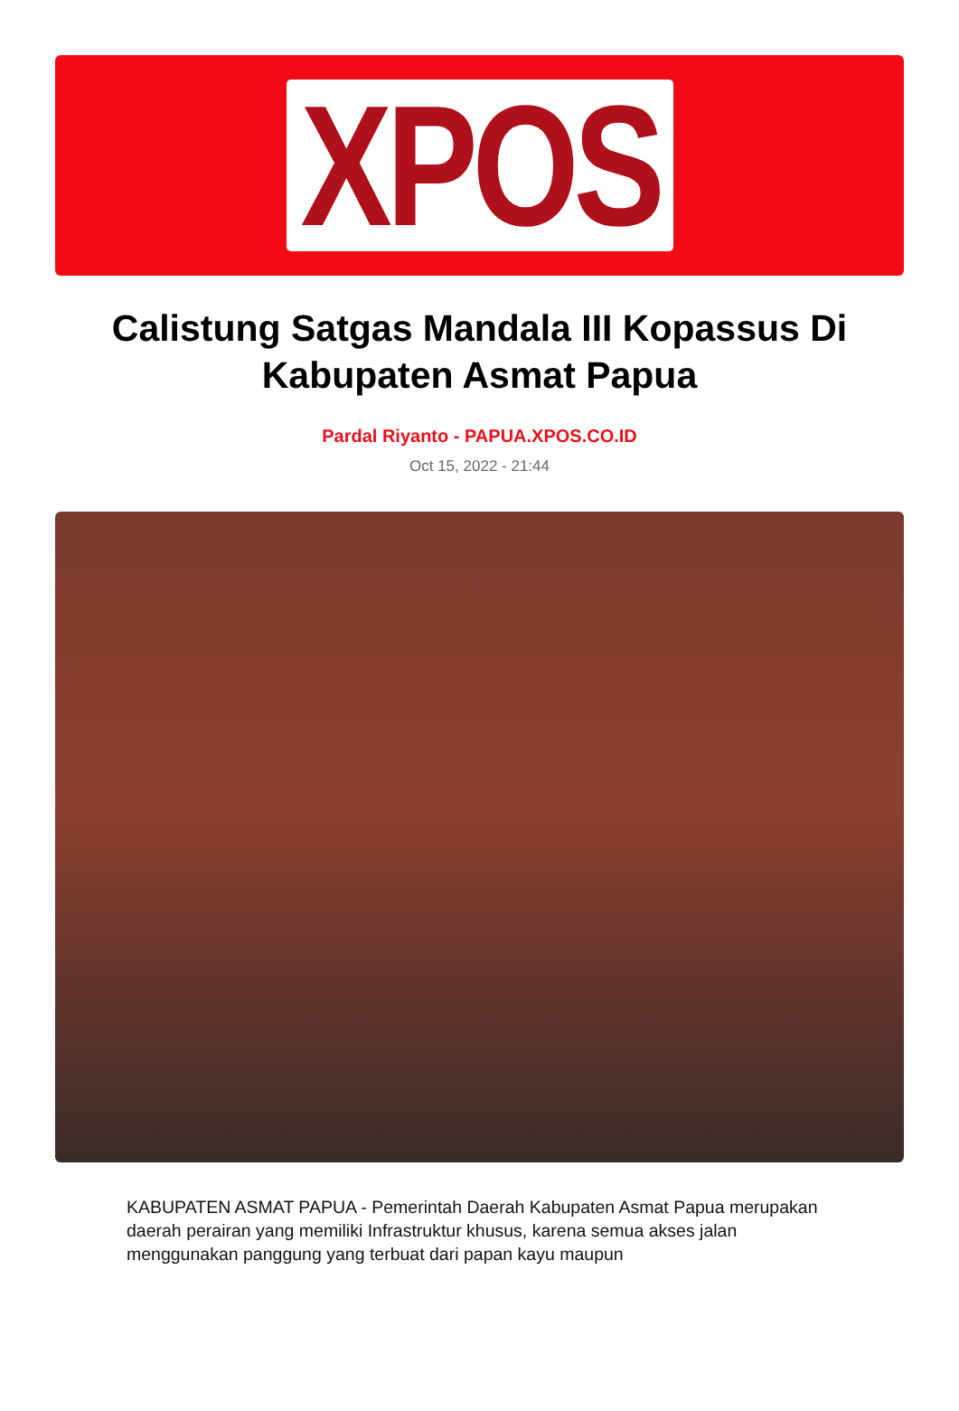XPOS
Calistung Satgas Mandala III Kopassus Di Kabupaten Asmat Papua
Pardal Riyanto - PAPUA.XPOS.CO.ID
Oct 15, 2022 - 21:44
KABUPATEN ASMAT PAPUA - Pemerintah Daerah Kabupaten Asmat Papua merupakan daerah perairan yang memiliki Infrastruktur khusus, karena semua akses jalan menggunakan panggung yang terbuat dari papan kayu maupun